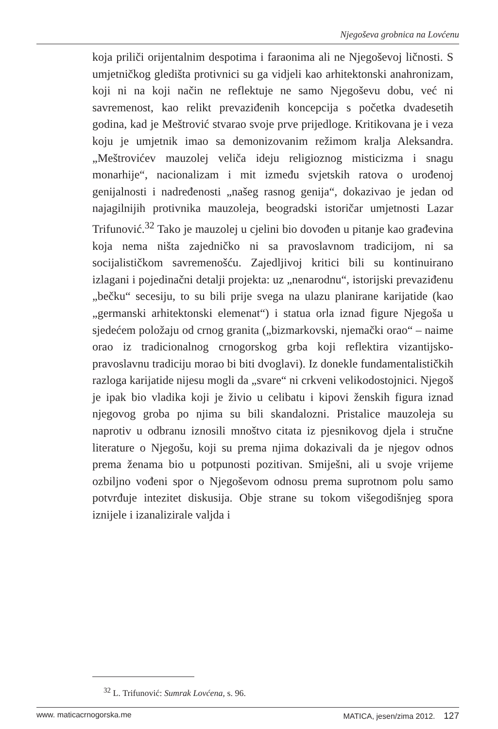Njegoševa grobnica na Lovćenu
koja priliči orijentalnim despotima i faraonima ali ne Njegoševoj ličnosti. S umjetničkog gledišta protivnici su ga vidjeli kao arhitektonski anahronizam, koji ni na koji način ne reflektuje ne samo Njegoševu dobu, već ni savremenost, kao relikt prevaziđenih koncepcija s početka dvadesetih godina, kad je Meštrović stvarao svoje prve prijedloge. Kritikovana je i veza koju je umjetnik imao sa demonizovanim režimom kralja Aleksandra. „Meštrovićev mauzolej veliča ideju religioznog misticizma i snagu monarhije“, nacionalizam i mit između svjetskih ratova o urođenoj genijalnosti i nadređenosti „našeg rasnog genija“, dokazivao je jedan od najagilnijih protivnika mauzoleja, beogradski istoričar umjetnosti Lazar Trifunović.<sup>32</sup> Tako je mauzolej u cjelini bio dovođen u pitanje kao građevina koja nema ništa zajedničko ni sa pravoslavnom tradicijom, ni sa socijalističkom savremenošću. Zajedljivoj kritici bili su kontinuirano izlagani i pojedinačni detalji projekta: uz „nenarodnu“, istorijski prevaziđenu „bečku“ secesiju, to su bili prije svega na ulazu planirane karijatide (kao „germanski arhitektonski elemenat“) i statua orla iznad figure Njegoša u sjedećem položaju od crnog granita („bizmarkovski, njemački orao“ – naime orao iz tradicionalnog crnogorskog grba koji reflektira vizantijsko-pravoslavnu tradiciju morao bi biti dvoglavi). Iz donekle fundamentalističkih razloga karijatide nijesu mogli da „svare“ ni crkveni velikodostojnici. Njegoš je ipak bio vladika koji je živio u celibatu i kipovi ženskih figura iznad njegovog groba po njima su bili skandalozni. Pristalice mauzoleja su naprotiv u odbranu iznosili mnoštvo citata iz pjesnikovog djela i stručne literature o Njegošu, koji su prema njima dokazivali da je njegov odnos prema ženama bio u potpunosti pozitivan. Smiješni, ali u svoje vrijeme ozbiljno vođeni spor o Njegoševom odnosu prema suprotnom polu samo potvrđuje intezitet diskusija. Obje strane su tokom višegodišnjeg spora iznijele i izanalizirale valjda i
<sup>32</sup> L. Trifunović: Sumrak Lovćena, s. 96.
www. maticacrnogorska.me MATICA, jesen/zima 2012. 127